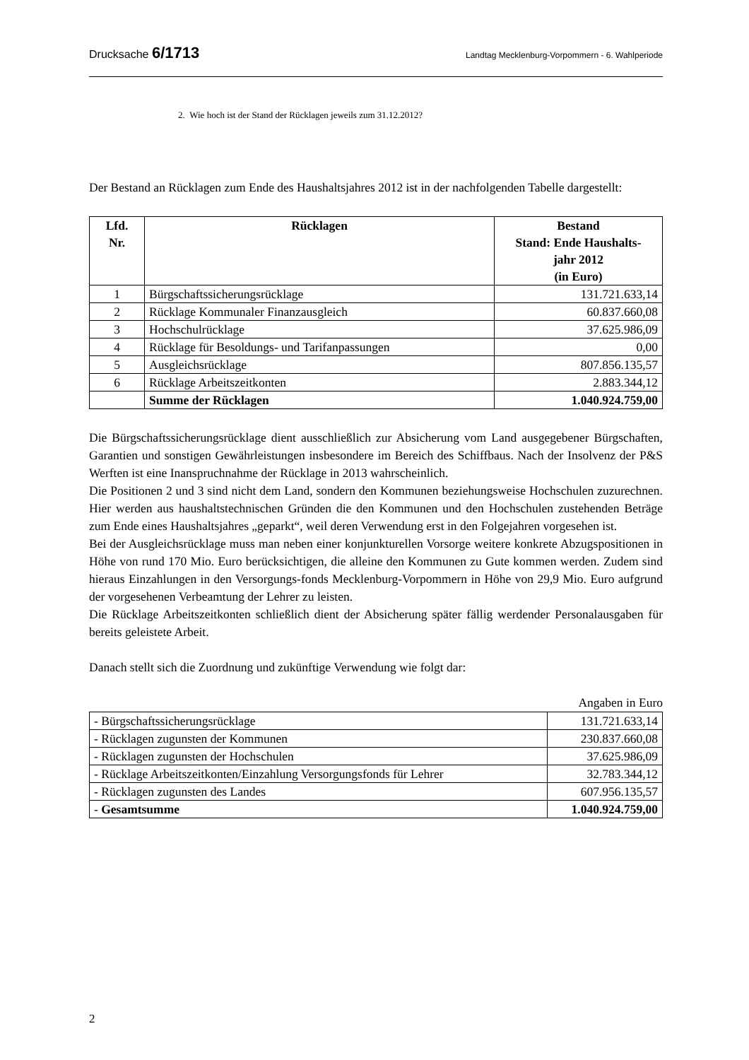Drucksache 6/1713 Landtag Mecklenburg-Vorpommern - 6. Wahlperiode
2. Wie hoch ist der Stand der Rücklagen jeweils zum 31.12.2012?
Der Bestand an Rücklagen zum Ende des Haushaltsjahres 2012 ist in der nachfolgenden Tabelle dargestellt:
| Lfd. Nr. | Rücklagen | Bestand Stand: Ende Haushalts- jahr 2012 (in Euro) |
| --- | --- | --- |
| 1 | Bürgschaftssicherungsrücklage | 131.721.633,14 |
| 2 | Rücklage Kommunaler Finanzausgleich | 60.837.660,08 |
| 3 | Hochschulrücklage | 37.625.986,09 |
| 4 | Rücklage für Besoldungs- und Tarifanpassungen | 0,00 |
| 5 | Ausgleichsrücklage | 807.856.135,57 |
| 6 | Rücklage Arbeitszeitkonten | 2.883.344,12 |
| | Summe der Rücklagen | 1.040.924.759,00 |
Die Bürgschaftssicherungsrücklage dient ausschließlich zur Absicherung vom Land ausgegebener Bürgschaften, Garantien und sonstigen Gewährleistungen insbesondere im Bereich des Schiffbaus. Nach der Insolvenz der P&S Werften ist eine Inanspruchnahme der Rücklage in 2013 wahrscheinlich.
Die Positionen 2 und 3 sind nicht dem Land, sondern den Kommunen beziehungsweise Hochschulen zuzurechnen. Hier werden aus haushaltstechnischen Gründen die den Kommunen und den Hochschulen zustehenden Beträge zum Ende eines Haushaltsjahres „geparkt“, weil deren Verwendung erst in den Folgejahren vorgesehen ist.
Bei der Ausgleichsrücklage muss man neben einer konjunkturellen Vorsorge weitere konkrete Abzugspositionen in Höhe von rund 170 Mio. Euro berücksichtigen, die alleine den Kommunen zu Gute kommen werden. Zudem sind hieraus Einzahlungen in den Versorgungs-fonds Mecklenburg-Vorpommern in Höhe von 29,9 Mio. Euro aufgrund der vorgesehenen Verbeamtung der Lehrer zu leisten.
Die Rücklage Arbeitszeitkonten schließlich dient der Absicherung später fällig werdender Personalausgaben für bereits geleistete Arbeit.
Danach stellt sich die Zuordnung und zukünftige Verwendung wie folgt dar:
Angaben in Euro
| - Bürgschaftssicherungsrücklage | 131.721.633,14 |
| - Rücklagen zugunsten der Kommunen | 230.837.660,08 |
| - Rücklagen zugunsten der Hochschulen | 37.625.986,09 |
| - Rücklage Arbeitszeitkonten/Einzahlung Versorgungsfonds für Lehrer | 32.783.344,12 |
| - Rücklagen zugunsten des Landes | 607.956.135,57 |
| - Gesamtsumme | 1.040.924.759,00 |
2